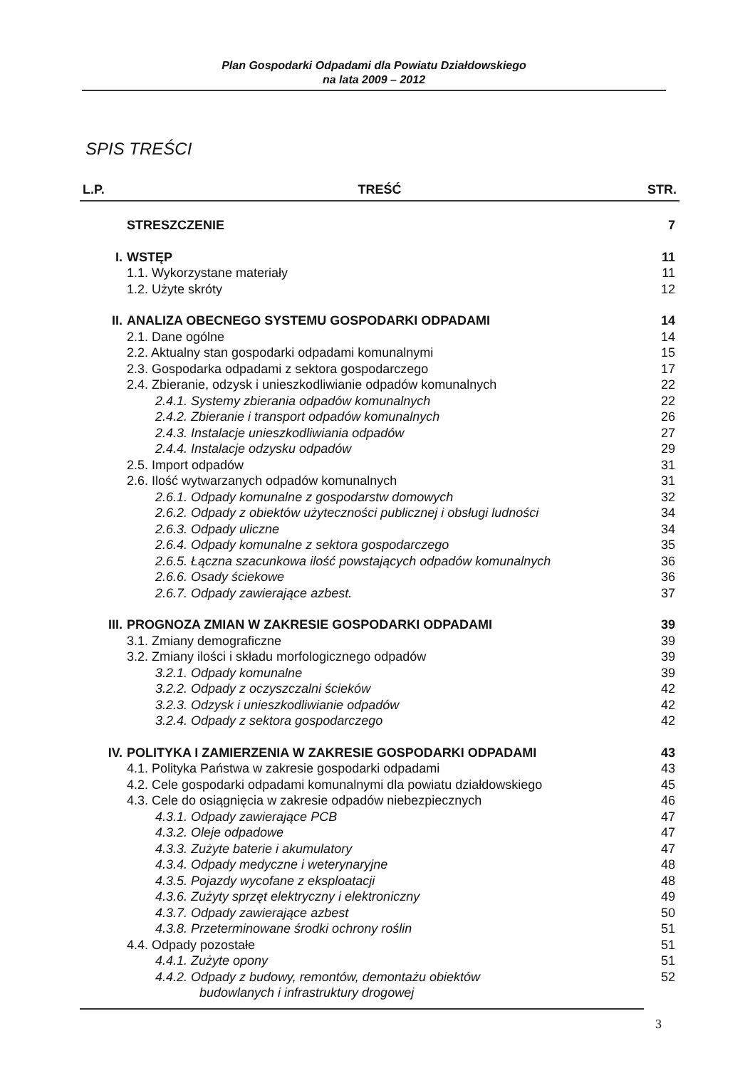Plan Gospodarki Odpadami dla Powiatu Działdowskiego
na lata 2009 – 2012
SPIS TREŚCI
| L.P. | TREŚĆ | STR. |
| --- | --- | --- |
| | STRESZCZENIE | 7 |
| I. | WSTĘP | 11 |
| | 1.1. Wykorzystane materiały | 11 |
| | 1.2. Użyte skróty | 12 |
| II. | ANALIZA OBECNEGO SYSTEMU GOSPODARKI ODPADAMI | 14 |
| | 2.1. Dane ogólne | 14 |
| | 2.2. Aktualny stan gospodarki odpadami komunalnymi | 15 |
| | 2.3. Gospodarka odpadami z sektora gospodarczego | 17 |
| | 2.4. Zbieranie, odzysk i unieszkodliwianie odpadów komunalnych | 22 |
| | 2.4.1. Systemy zbierania odpadów komunalnych | 22 |
| | 2.4.2. Zbieranie i transport odpadów komunalnych | 26 |
| | 2.4.3. Instalacje unieszkodliwiania odpadów | 27 |
| | 2.4.4. Instalacje odzysku odpadów | 29 |
| | 2.5. Import odpadów | 31 |
| | 2.6. Ilość wytwarzanych odpadów komunalnych | 31 |
| | 2.6.1. Odpady komunalne z gospodarstw domowych | 32 |
| | 2.6.2. Odpady z obiektów użyteczności publicznej i obsługi ludności | 34 |
| | 2.6.3. Odpady uliczne | 34 |
| | 2.6.4. Odpady komunalne z sektora gospodarczego | 35 |
| | 2.6.5. Łączna szacunkowa ilość powstających odpadów komunalnych | 36 |
| | 2.6.6. Osady ściekowe | 36 |
| | 2.6.7. Odpady zawierające azbest. | 37 |
| III. | PROGNOZA ZMIAN W ZAKRESIE GOSPODARKI ODPADAMI | 39 |
| | 3.1. Zmiany demograficzne | 39 |
| | 3.2. Zmiany ilości i składu morfologicznego odpadów | 39 |
| | 3.2.1. Odpady komunalne | 39 |
| | 3.2.2. Odpady z oczyszczalni ścieków | 42 |
| | 3.2.3. Odzysk i unieszkodliwianie odpadów | 42 |
| | 3.2.4. Odpady z sektora gospodarczego | 42 |
| IV. | POLITYKA I ZAMIERZENIA W ZAKRESIE GOSPODARKI ODPADAMI | 43 |
| | 4.1. Polityka Państwa w zakresie gospodarki odpadami | 43 |
| | 4.2. Cele gospodarki odpadami komunalnymi dla powiatu działdowskiego | 45 |
| | 4.3. Cele do osiągnięcia w zakresie odpadów niebezpiecznych | 46 |
| | 4.3.1. Odpady zawierające PCB | 47 |
| | 4.3.2. Oleje odpadowe | 47 |
| | 4.3.3. Zużyte baterie i akumulatory | 47 |
| | 4.3.4. Odpady medyczne i weterynaryjne | 48 |
| | 4.3.5. Pojazdy wycofane z eksploatacji | 48 |
| | 4.3.6. Zużyty sprzęt elektryczny i elektroniczny | 49 |
| | 4.3.7. Odpady zawierające azbest | 50 |
| | 4.3.8. Przeterminowane środki ochrony roślin | 51 |
| | 4.4. Odpady pozostałe | 51 |
| | 4.4.1. Zużyte opony | 51 |
| | 4.4.2. Odpady z budowy, remontów, demontażu obiektów budowlanych i infrastruktury drogowej | 52 |
3